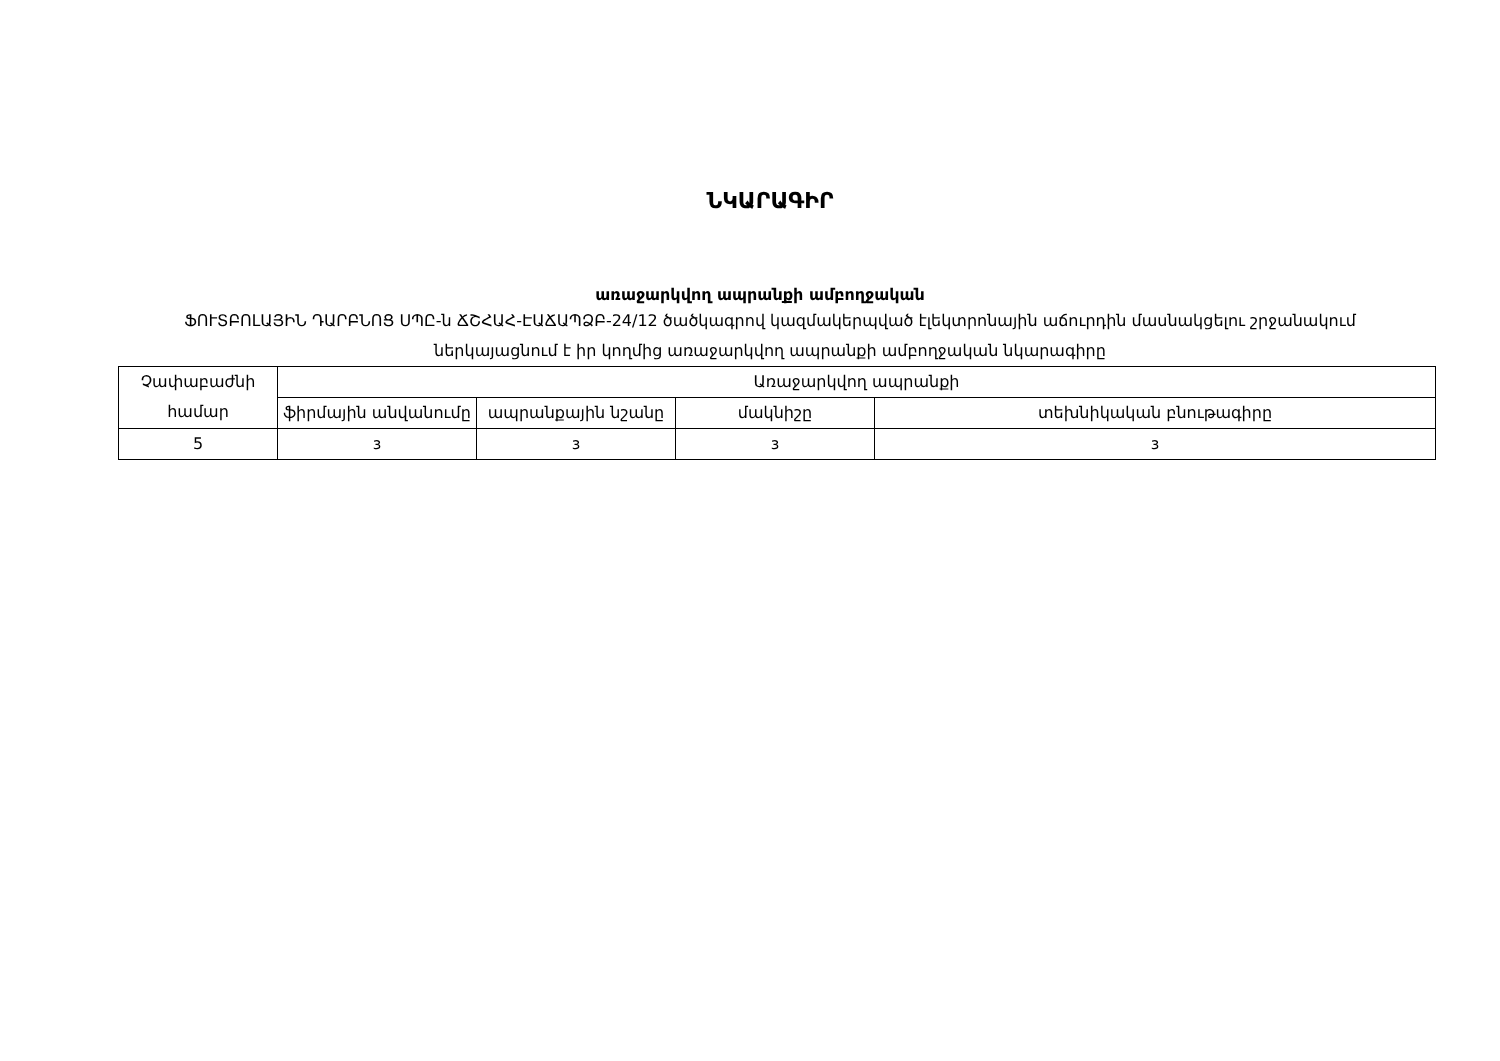ՆԿԱՐԱԳԻՐ
առաջարկվող ապրանքի ամբողջական
ՖՈՒՏԲՈԼԱՅԻՆ ԴԱՐԲՆՈՑ ՍՊԸ-ն ՃՇՀԱՀ-ԷԱՃԱՊՁԲ-24/12 ծածկագրով կազմակերպված էլեկտրոնային աճուրդին մասնակցելու շրջանակում ներկայացնում է իր կողմից առաջարկվող ապրանքի ամբողջական նկարագիրը
| Չափաբաժնի համար | Առաջարկվող ապրանքի | | | |
| | ֆիրմային անվանումը | ապրանքային նշանը | մակնիշը | տեխնիկական բնութագիրը |
| 5 | з | з | з | з |